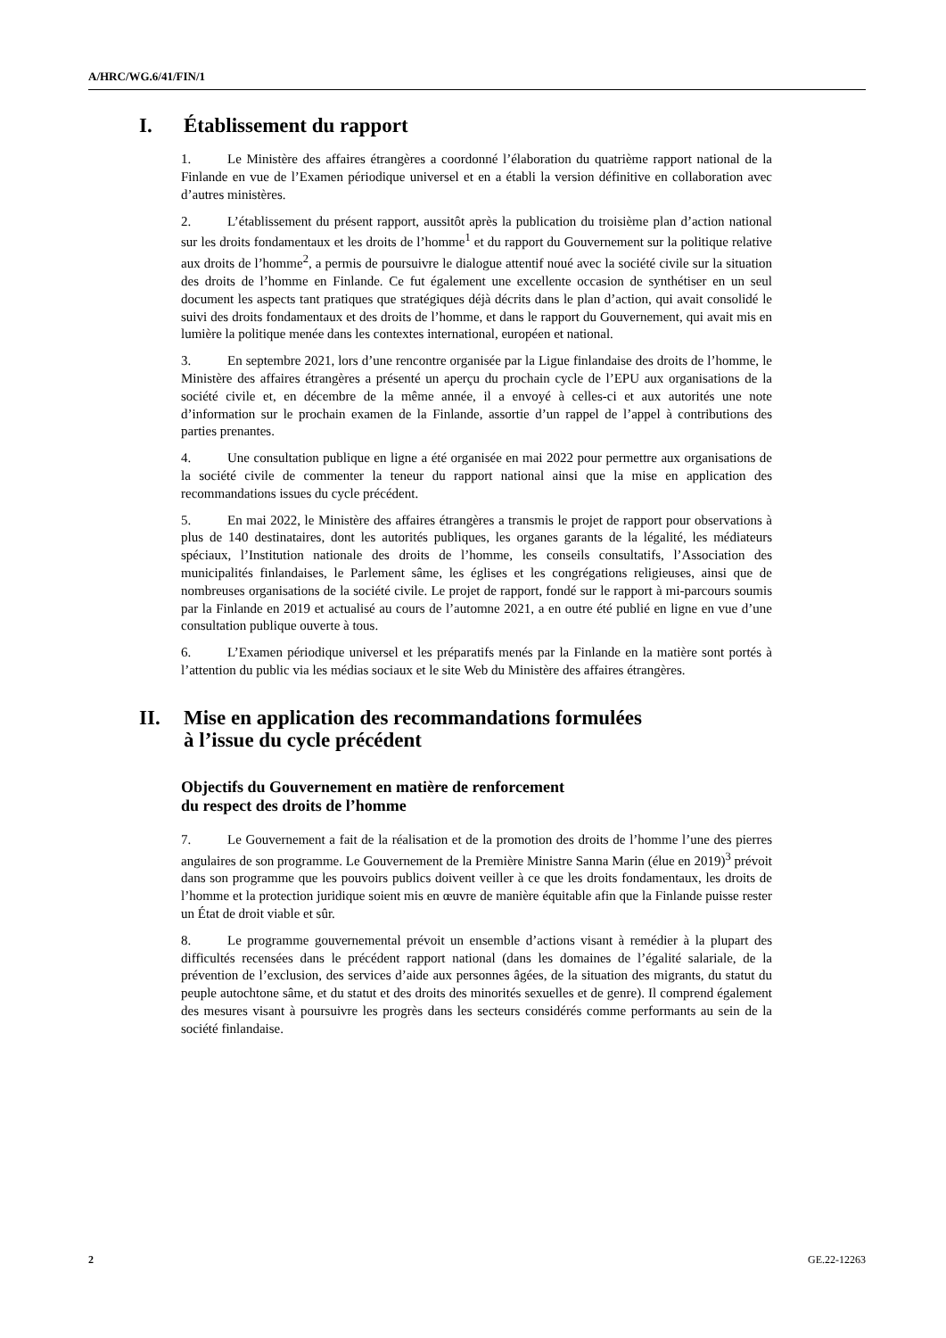A/HRC/WG.6/41/FIN/1
I. Établissement du rapport
1. Le Ministère des affaires étrangères a coordonné l’élaboration du quatrième rapport national de la Finlande en vue de l’Examen périodique universel et en a établi la version définitive en collaboration avec d’autres ministères.
2. L’établissement du présent rapport, aussitôt après la publication du troisième plan d’action national sur les droits fondamentaux et les droits de l’homme<sup>1</sup> et du rapport du Gouvernement sur la politique relative aux droits de l’homme<sup>2</sup>, a permis de poursuivre le dialogue attentif noué avec la société civile sur la situation des droits de l’homme en Finlande. Ce fut également une excellente occasion de synthétiser en un seul document les aspects tant pratiques que stratégiques déjà décrits dans le plan d’action, qui avait consolidé le suivi des droits fondamentaux et des droits de l’homme, et dans le rapport du Gouvernement, qui avait mis en lumière la politique menée dans les contextes international, européen et national.
3. En septembre 2021, lors d’une rencontre organisée par la Ligue finlandaise des droits de l’homme, le Ministère des affaires étrangères a présenté un aperçu du prochain cycle de l’EPU aux organisations de la société civile et, en décembre de la même année, il a envoyé à celles-ci et aux autorités une note d’information sur le prochain examen de la Finlande, assortie d’un rappel de l’appel à contributions des parties prenantes.
4. Une consultation publique en ligne a été organisée en mai 2022 pour permettre aux organisations de la société civile de commenter la teneur du rapport national ainsi que la mise en application des recommandations issues du cycle précédent.
5. En mai 2022, le Ministère des affaires étrangères a transmis le projet de rapport pour observations à plus de 140 destinataires, dont les autorités publiques, les organes garants de la légalité, les médiateurs spéciaux, l’Institution nationale des droits de l’homme, les conseils consultatifs, l’Association des municipalités finlandaises, le Parlement sâme, les églises et les congrégations religieuses, ainsi que de nombreuses organisations de la société civile. Le projet de rapport, fondé sur le rapport à mi-parcours soumis par la Finlande en 2019 et actualisé au cours de l’automne 2021, a en outre été publié en ligne en vue d’une consultation publique ouverte à tous.
6. L’Examen périodique universel et les préparatifs menés par la Finlande en la matière sont portés à l’attention du public via les médias sociaux et le site Web du Ministère des affaires étrangères.
II. Mise en application des recommandations formulées
à l’issue du cycle précédent
Objectifs du Gouvernement en matière de renforcement
du respect des droits de l’homme
7. Le Gouvernement a fait de la réalisation et de la promotion des droits de l’homme l’une des pierres angulaires de son programme. Le Gouvernement de la Première Ministre Sanna Marin (élue en 2019)<sup>3</sup> prévoit dans son programme que les pouvoirs publics doivent veiller à ce que les droits fondamentaux, les droits de l’homme et la protection juridique soient mis en œuvre de manière équitable afin que la Finlande puisse rester un État de droit viable et sûr.
8. Le programme gouvernemental prévoit un ensemble d’actions visant à remédier à la plupart des difficultés recensées dans le précédent rapport national (dans les domaines de l’égalité salariale, de la prévention de l’exclusion, des services d’aide aux personnes âgées, de la situation des migrants, du statut du peuple autochtone sâme, et du statut et des droits des minorités sexuelles et de genre). Il comprend également des mesures visant à poursuivre les progrès dans les secteurs considérés comme performants au sein de la société finlandaise.
2 GE.22-12263